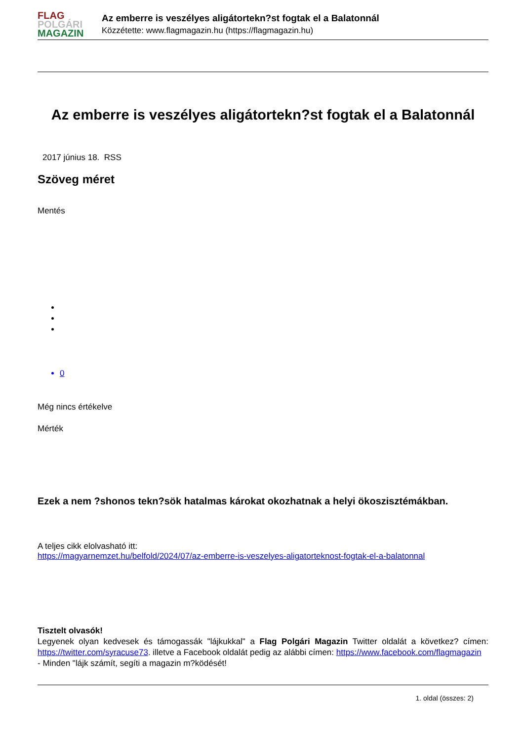FLAG
POLGÁRI
MAGAZIN
Az emberre is veszélyes aligátortekn?st fogtak el a Balatonnál
Közzétette: www.flagmagazin.hu (https://flagmagazin.hu)
Az emberre is veszélyes aligátortekn?st fogtak el a Balatonnál
2017 június 18. RSS
Szöveg méret
Mentés
0
Még nincs értékelve
Mérték
Ezek a nem ?shonos tekn?sök hatalmas károkat okozhatnak a helyi ökoszisztémákban.
A teljes cikk elolvasható itt:
https://magyarnemzet.hu/belfold/2024/07/az-emberre-is-veszelyes-aligatorteknost-fogtak-el-a-balatonnal
Tisztelt olvasók!
Legyenek olyan kedvesek és támogassák "lájkukkal" a Flag Polgári Magazin Twitter oldalát a következ? címen: https://twitter.com/syracuse73. illetve a Facebook oldalát pedig az alábbi címen: https://www.facebook.com/flagmagazin
- Minden "lájk számít, segíti a magazin m?ködését!
1. oldal (összes: 2)